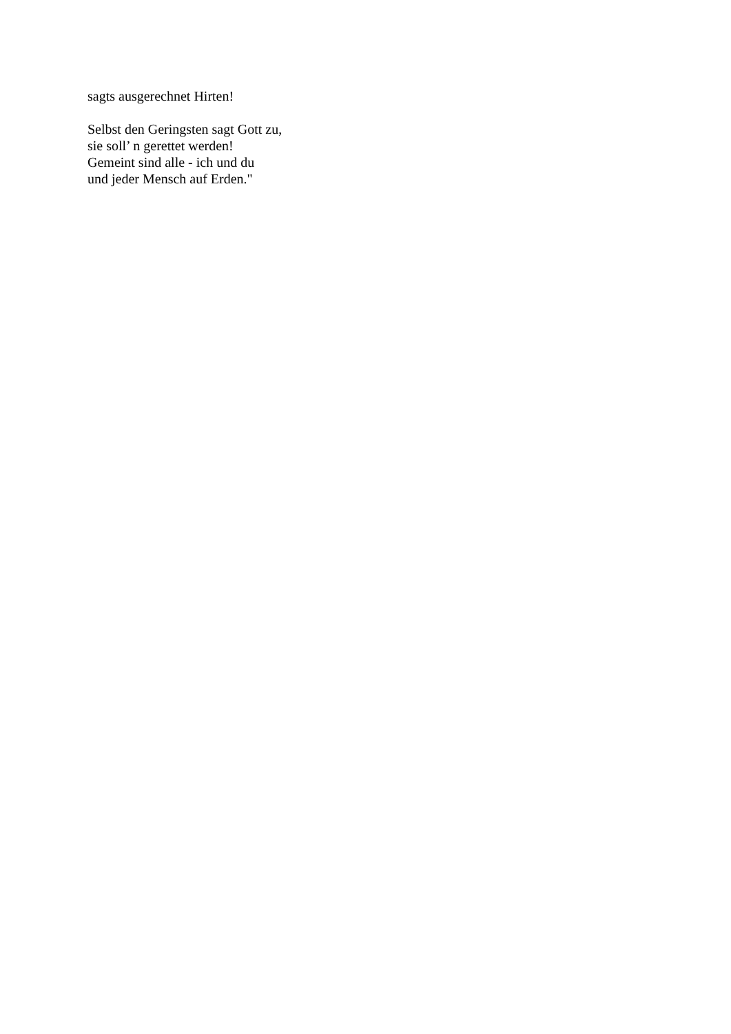sagts ausgerechnet Hirten!
Selbst den Geringsten sagt Gott zu,
sie soll’ n gerettet werden!
Gemeint sind alle - ich und du
und jeder Mensch auf Erden."